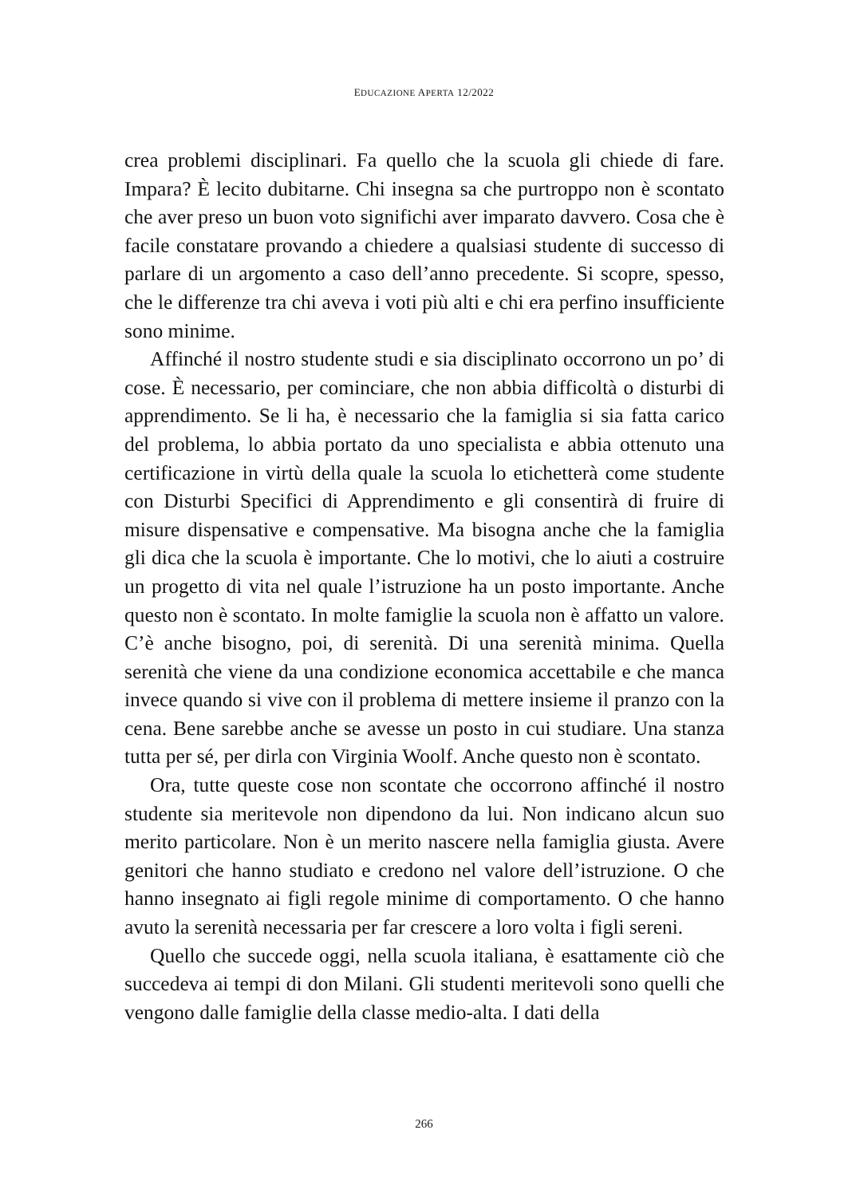EDUCAZIONE APERTA 12/2022
crea problemi disciplinari. Fa quello che la scuola gli chiede di fare. Impara? È lecito dubitarne. Chi insegna sa che purtroppo non è scontato che aver preso un buon voto significhi aver imparato davvero. Cosa che è facile constatare provando a chiedere a qualsiasi studente di successo di parlare di un argomento a caso dell’anno precedente. Si scopre, spesso, che le differenze tra chi aveva i voti più alti e chi era perfino insufficiente sono minime.
Affinché il nostro studente studi e sia disciplinato occorrono un po’ di cose. È necessario, per cominciare, che non abbia difficoltà o disturbi di apprendimento. Se li ha, è necessario che la famiglia si sia fatta carico del problema, lo abbia portato da uno specialista e abbia ottenuto una certificazione in virtù della quale la scuola lo etichetterà come studente con Disturbi Specifici di Apprendimento e gli consentirà di fruire di misure dispensative e compensative. Ma bisogna anche che la famiglia gli dica che la scuola è importante. Che lo motivi, che lo aiuti a costruire un progetto di vita nel quale l’istruzione ha un posto importante. Anche questo non è scontato. In molte famiglie la scuola non è affatto un valore. C’è anche bisogno, poi, di serenità. Di una serenità minima. Quella serenità che viene da una condizione economica accettabile e che manca invece quando si vive con il problema di mettere insieme il pranzo con la cena. Bene sarebbe anche se avesse un posto in cui studiare. Una stanza tutta per sé, per dirla con Virginia Woolf. Anche questo non è scontato.
Ora, tutte queste cose non scontate che occorrono affinché il nostro studente sia meritevole non dipendono da lui. Non indicano alcun suo merito particolare. Non è un merito nascere nella famiglia giusta. Avere genitori che hanno studiato e credono nel valore dell’istruzione. O che hanno insegnato ai figli regole minime di comportamento. O che hanno avuto la serenità necessaria per far crescere a loro volta i figli sereni.
Quello che succede oggi, nella scuola italiana, è esattamente ciò che succedeva ai tempi di don Milani. Gli studenti meritevoli sono quelli che vengono dalle famiglie della classe medio-alta. I dati della
266